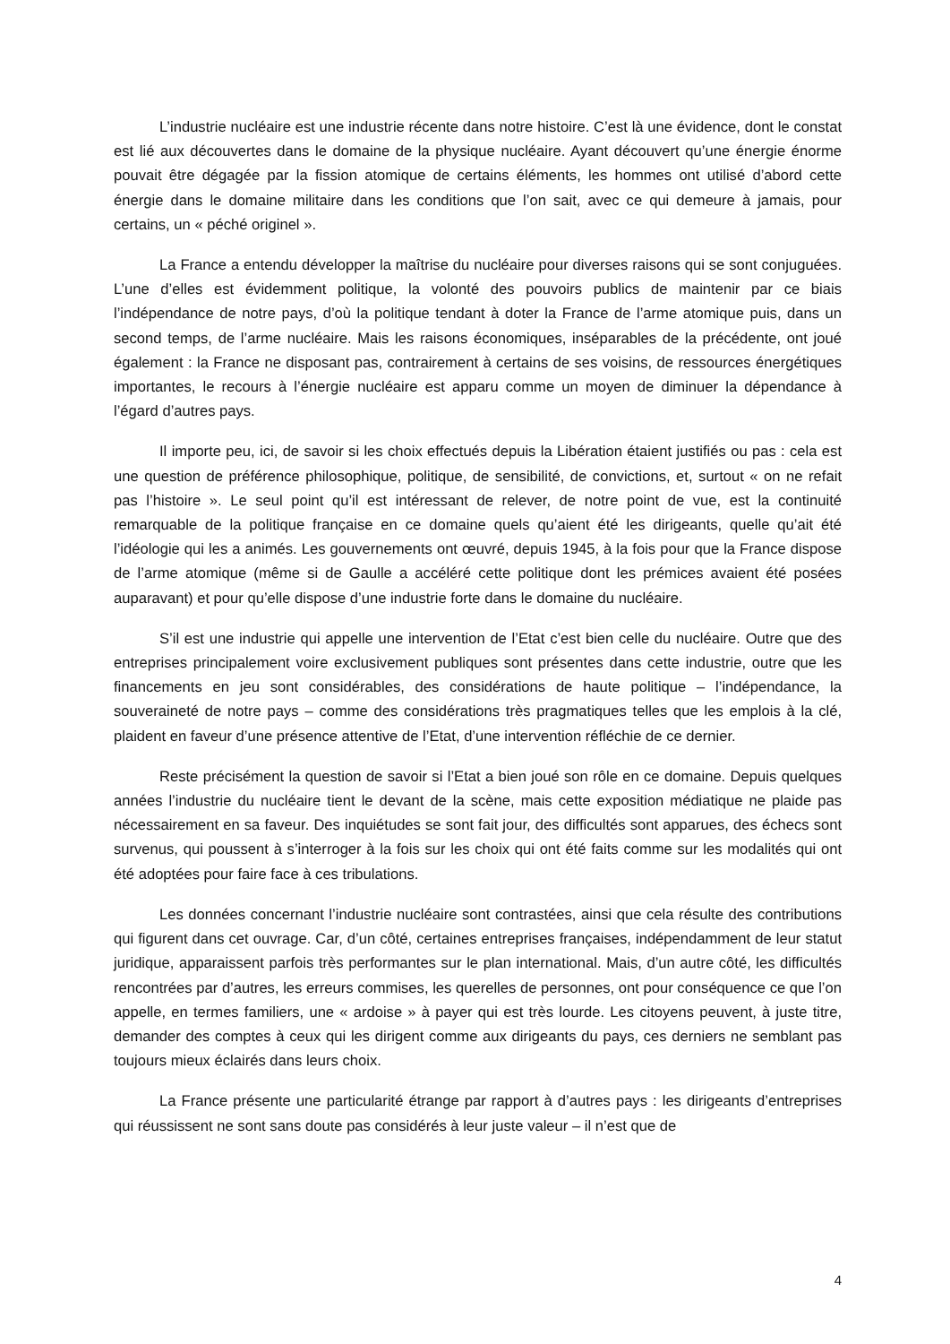L’industrie nucléaire est une industrie récente dans notre histoire. C’est là une évidence, dont le constat est lié aux découvertes dans le domaine de la physique nucléaire. Ayant découvert qu’une énergie énorme pouvait être dégagée par la fission atomique de certains éléments, les hommes ont utilisé d’abord cette énergie dans le domaine militaire dans les conditions que l’on sait, avec ce qui demeure à jamais, pour certains, un « péché originel ».
La France a entendu développer la maîtrise du nucléaire pour diverses raisons qui se sont conjuguées. L’une d’elles est évidemment politique, la volonté des pouvoirs publics de maintenir par ce biais l’indépendance de notre pays, d’où la politique tendant à doter la France de l’arme atomique puis, dans un second temps, de l’arme nucléaire. Mais les raisons économiques, inséparables de la précédente, ont joué également : la France ne disposant pas, contrairement à certains de ses voisins, de ressources énergétiques importantes, le recours à l’énergie nucléaire est apparu comme un moyen de diminuer la dépendance à l’égard d’autres pays.
Il importe peu, ici, de savoir si les choix effectués depuis la Libération étaient justifiés ou pas : cela est une question de préférence philosophique, politique, de sensibilité, de convictions, et, surtout « on ne refait pas l’histoire ». Le seul point qu’il est intéressant de relever, de notre point de vue, est la continuité remarquable de la politique française en ce domaine quels qu’aient été les dirigeants, quelle qu’ait été l’idéologie qui les a animés. Les gouvernements ont œuvré, depuis 1945, à la fois pour que la France dispose de l’arme atomique (même si de Gaulle a accéléré cette politique dont les prémices avaient été posées auparavant) et pour qu’elle dispose d’une industrie forte dans le domaine du nucléaire.
S’il est une industrie qui appelle une intervention de l’Etat c’est bien celle du nucléaire. Outre que des entreprises principalement voire exclusivement publiques sont présentes dans cette industrie, outre que les financements en jeu sont considérables, des considérations de haute politique – l’indépendance, la souveraineté de notre pays – comme des considérations très pragmatiques telles que les emplois à la clé, plaident en faveur d’une présence attentive de l’Etat, d’une intervention réfléchie de ce dernier.
Reste précisément la question de savoir si l’Etat a bien joué son rôle en ce domaine. Depuis quelques années l’industrie du nucléaire tient le devant de la scène, mais cette exposition médiatique ne plaide pas nécessairement en sa faveur. Des inquiétudes se sont fait jour, des difficultés sont apparues, des échecs sont survenus, qui poussent à s’interroger à la fois sur les choix qui ont été faits comme sur les modalités qui ont été adoptées pour faire face à ces tribulations.
Les données concernant l’industrie nucléaire sont contrastées, ainsi que cela résulte des contributions qui figurent dans cet ouvrage. Car, d’un côté, certaines entreprises françaises, indépendamment de leur statut juridique, apparaissent parfois très performantes sur le plan international. Mais, d’un autre côté, les difficultés rencontrées par d’autres, les erreurs commises, les querelles de personnes, ont pour conséquence ce que l’on appelle, en termes familiers, une « ardoise » à payer qui est très lourde. Les citoyens peuvent, à juste titre, demander des comptes à ceux qui les dirigent comme aux dirigeants du pays, ces derniers ne semblant pas toujours mieux éclairés dans leurs choix.
La France présente une particularité étrange par rapport à d’autres pays : les dirigeants d’entreprises qui réussissent ne sont sans doute pas considérés à leur juste valeur – il n’est que de
4